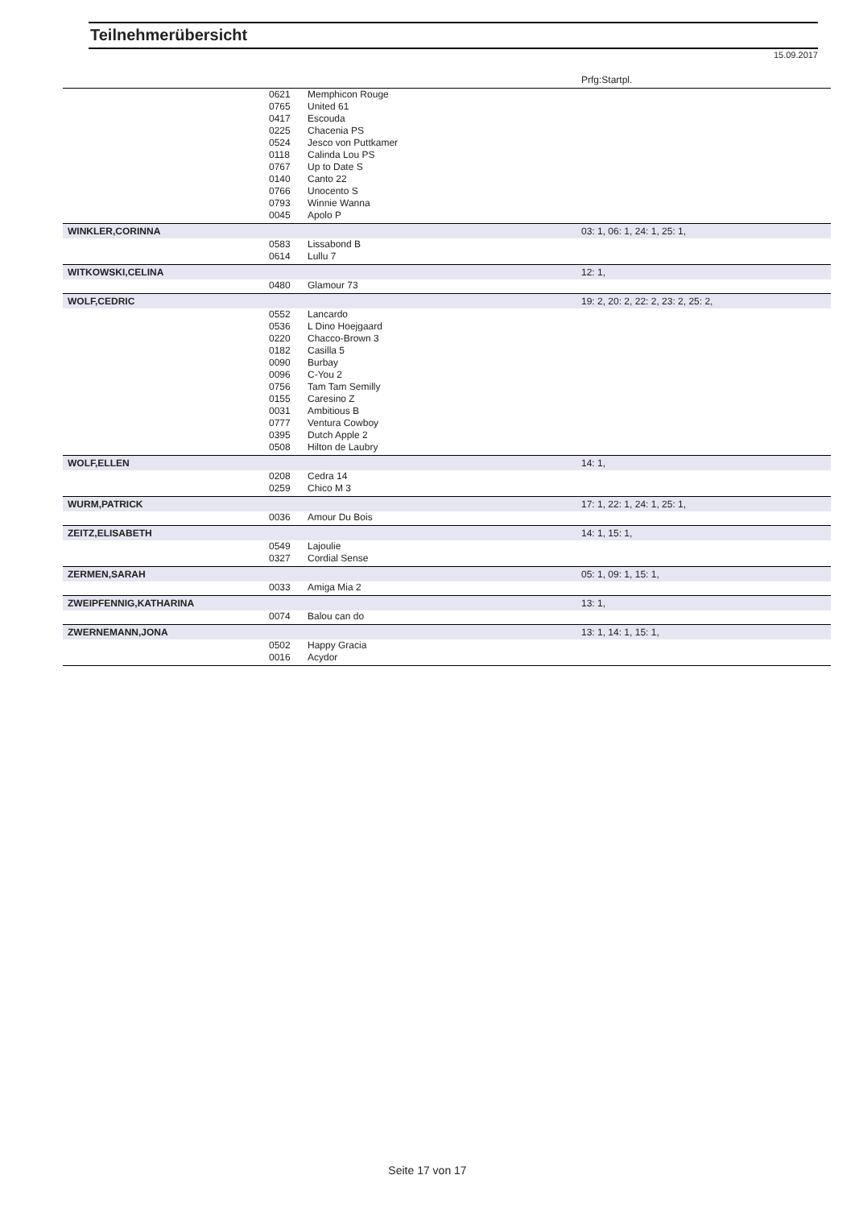Teilnehmerübersicht
15.09.2017
| | | | Prfg:Startpl. |
| | 0621 | Memphicon Rouge | |
| | 0765 | United 61 | |
| | 0417 | Escouda | |
| | 0225 | Chacenia PS | |
| | 0524 | Jesco von Puttkamer | |
| | 0118 | Calinda Lou PS | |
| | 0767 | Up to Date S | |
| | 0140 | Canto 22 | |
| | 0766 | Unocento S | |
| | 0793 | Winnie Wanna | |
| | 0045 | Apolo P | |
| WINKLER,CORINNA | | | 03: 1, 06: 1, 24: 1, 25: 1, |
| | 0583 | Lissabond B | |
| | 0614 | Lullu 7 | |
| WITKOWSKI,CELINA | | | 12: 1, |
| | 0480 | Glamour 73 | |
| WOLF,CEDRIC | | | 19: 2, 20: 2, 22: 2, 23: 2, 25: 2, |
| | 0552 | Lancardo | |
| | 0536 | L Dino Hoejgaard | |
| | 0220 | Chacco-Brown 3 | |
| | 0182 | Casilla 5 | |
| | 0090 | Burbay | |
| | 0096 | C-You 2 | |
| | 0756 | Tam Tam Semilly | |
| | 0155 | Caresino Z | |
| | 0031 | Ambitious B | |
| | 0777 | Ventura Cowboy | |
| | 0395 | Dutch Apple 2 | |
| | 0508 | Hilton de Laubry | |
| WOLF,ELLEN | | | 14: 1, |
| | 0208 | Cedra 14 | |
| | 0259 | Chico M 3 | |
| WURM,PATRICK | | | 17: 1, 22: 1, 24: 1, 25: 1, |
| | 0036 | Amour Du Bois | |
| ZEITZ,ELISABETH | | | 14: 1, 15: 1, |
| | 0549 | Lajoulie | |
| | 0327 | Cordial Sense | |
| ZERMEN,SARAH | | | 05: 1, 09: 1, 15: 1, |
| | 0033 | Amiga Mia 2 | |
| ZWEIPFENNIG,KATHARINA | | | 13: 1, |
| | 0074 | Balou can do | |
| ZWERNEMANN,JONA | | | 13: 1, 14: 1, 15: 1, |
| | 0502 | Happy Gracia | |
| | 0016 | Acydor | |
Seite 17 von 17